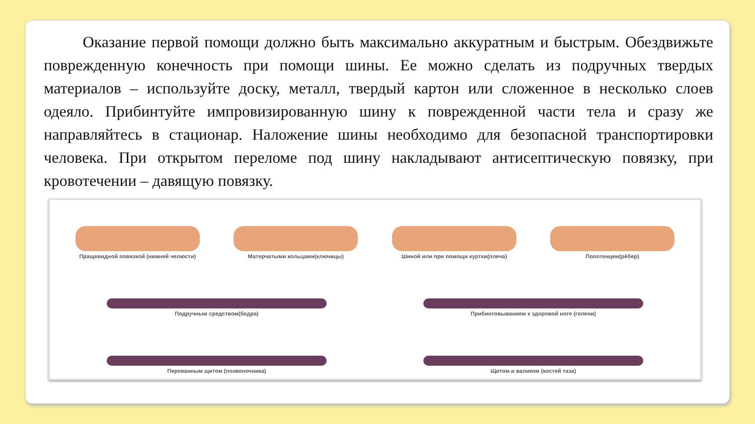Оказание первой помощи должно быть максимально аккуратным и быстрым. Обездвижьте поврежденную конечность при помощи шины. Ее можно сделать из подручных твердых материалов – используйте доску, металл, твердый картон или сложенное в несколько слоев одеяло. Прибинтуйте импровизированную шину к поврежденной части тела и сразу же направляйтесь в стационар. Наложение шины необходимо для безопасной транспортировки человека. При открытом переломе под шину накладывают антисептическую повязку, при кровотечении – давящую повязку.
Пращевидной повязкой (нижней челюсти)
Матерчатыми кольцами(ключицы)
Шиной или при помощи куртки(плеча)
Полотенцем(рёбер)
Подручным средством(бедра)
Прибинтовыванием к здоровой ноге (голени)
Переванным щитом (позвоночника)
Щитом и валиком (костей таза)